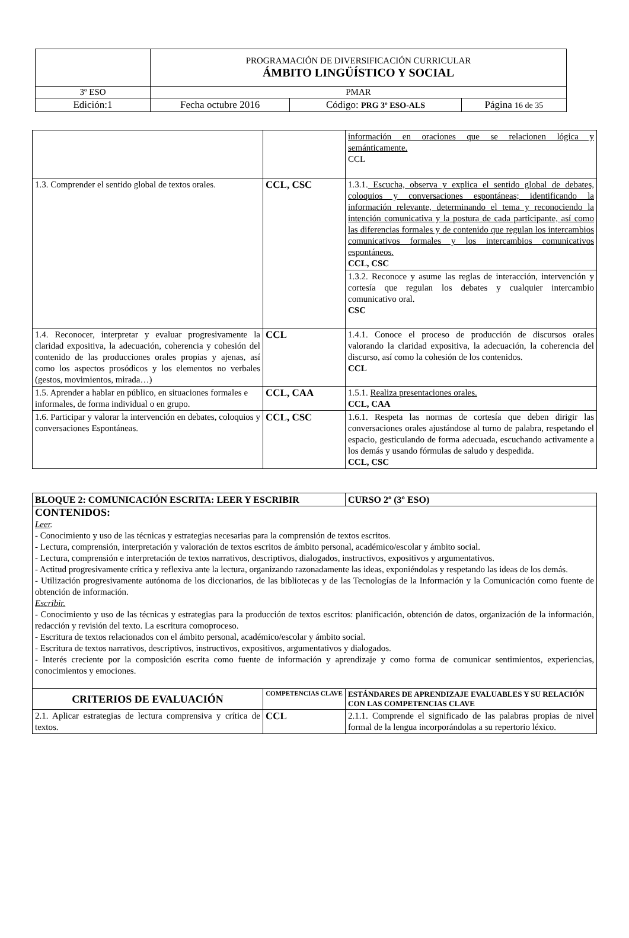| | PROGRAMACIÓN DE DIVERSIFICACIÓN CURRICULAR ÁMBITO LINGÜÍSTICO Y SOCIAL | | |
| 3º ESO | PMAR | | |
| Edición:1 | Fecha octubre 2016 | Código: PRG 3º ESO-ALS | Página 16 de 35 |
| | | información en oraciones que se relacionen lógica y semánticamente. CCL |
| 1.3. Comprender el sentido global de textos orales. | CCL, CSC | 1.3.1. Escucha, observa y explica el sentido global de debates, coloquios y conversaciones espontáneas; identificando la información relevante, determinando el tema y reconociendo la intención comunicativa y la postura de cada participante, así como las diferencias formales y de contenido que regulan los intercambios comunicativos formales y los intercambios comunicativos espontáneos. CCL, CSC |
| | | 1.3.2. Reconoce y asume las reglas de interacción, intervención y cortesía que regulan los debates y cualquier intercambio comunicativo oral. CSC |
| 1.4. Reconocer, interpretar y evaluar progresivamente la claridad expositiva, la adecuación, coherencia y cohesión del contenido de las producciones orales propias y ajenas, así como los aspectos prosódicos y los elementos no verbales (gestos, movimientos, mirada…) | CCL | 1.4.1. Conoce el proceso de producción de discursos orales valorando la claridad expositiva, la adecuación, la coherencia del discurso, así como la cohesión de los contenidos. CCL |
| 1.5. Aprender a hablar en público, en situaciones formales e informales, de forma individual o en grupo. | CCL, CAA | 1.5.1. Realiza presentaciones orales. CCL, CAA |
| 1.6. Participar y valorar la intervención en debates, coloquios y conversaciones Espontáneas. | CCL, CSC | 1.6.1. Respeta las normas de cortesía que deben dirigir las conversaciones orales ajustándose al turno de palabra, respetando el espacio, gesticulando de forma adecuada, escuchando activamente a los demás y usando fórmulas de saludo y despedida. CCL, CSC |
| BLOQUE 2: COMUNICACIÓN ESCRITA: LEER Y ESCRIBIR | | CURSO 2º (3º ESO) |
| CONTENIDOS: Leer . - Conocimiento y uso de las técnicas y estrategias necesarias para la comprensión de textos escritos. - Lectura, comprensión, interpretación y valoración de textos escritos de ámbito personal, académico/escolar y ámbito social. - Lectura, comprensión e interpretación de textos narrativos, descriptivos, dialogados, instructivos, expositivos y argumentativos. - Actitud progresivamente crítica y reflexiva ante la lectura, organizando razonadamente las ideas, exponiéndolas y respetando las ideas de los demás. - Utilización progresivamente autónoma de los diccionarios, de las bibliotecas y de las Tecnologías de la Información y la Comunicación como fuente de obtención de información. Escribir. - Conocimiento y uso de las técnicas y estrategias para la producción de textos escritos: planificación, obtención de datos, organización de la información, redacción y revisión del texto. La escritura comoproceso. - Escritura de textos relacionados con el ámbito personal, académico/escolar y ámbito social. - Escritura de textos narrativos, descriptivos, instructivos, expositivos, argumentativos y dialogados. - Interés creciente por la composición escrita como fuente de información y aprendizaje y como forma de comunicar sentimientos, experiencias, conocimientos y emociones. | | |
| CRITERIOS DE EVALUACIÓN | COMPETENCIAS CLAVE | ESTÁNDARES DE APRENDIZAJE EVALUABLES Y SU RELACIÓN CON LAS COMPETENCIAS CLAVE |
| 2.1. Aplicar estrategias de lectura comprensiva y crítica de textos. | CCL | 2.1.1. Comprende el significado de las palabras propias de nivel formal de la lengua incorporándolas a su repertorio léxico. |